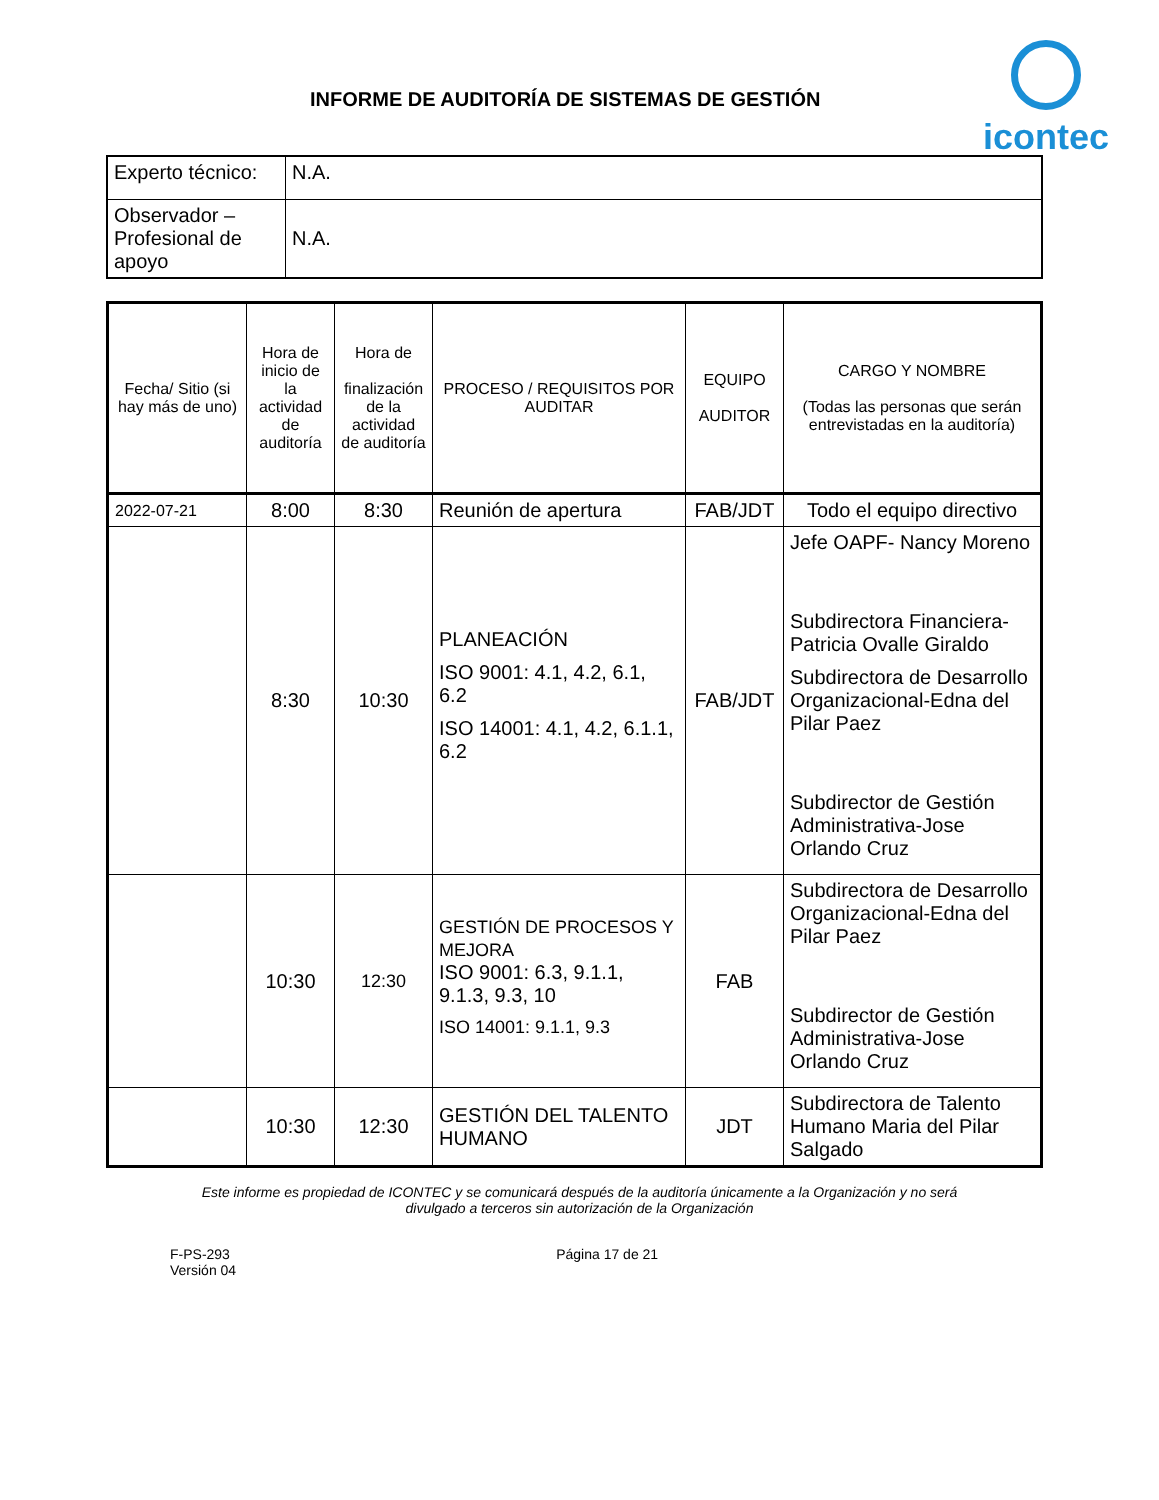INFORME DE AUDITORÍA DE SISTEMAS DE GESTIÓN
icontec
| Experto técnico: | N.A. |
| Observador – Profesional de apoyo | N.A. |
| Fecha/ Sitio (si hay más de uno) | Hora de inicio de la actividad de auditoría | Hora de finalización de la actividad de auditoría | PROCESO / REQUISITOS POR AUDITAR | EQUIPO AUDITOR | CARGO Y NOMBRE (Todas las personas que serán entrevistadas en la auditoría) |
| --- | --- | --- | --- | --- | --- |
| 2022-07-21 | 8:00 | 8:30 | Reunión de apertura | FAB/JDT | Todo el equipo directivo |
| | 8:30 | 10:30 | PLANEACIÓN ISO 9001: 4.1, 4.2, 6.1, 6.2 ISO 14001: 4.1, 4.2, 6.1.1, 6.2 | FAB/JDT | Jefe OAPF- Nancy Moreno Subdirectora Financiera-Patricia Ovalle Giraldo Subdirectora de Desarrollo Organizacional-Edna del Pilar Paez Subdirector de Gestión Administrativa-Jose Orlando Cruz |
| | 10:30 | 12:30 | GESTIÓN DE PROCESOS Y MEJORA ISO 9001: 6.3, 9.1.1, 9.1.3, 9.3, 10 ISO 14001: 9.1.1, 9.3 | FAB | Subdirectora de Desarrollo Organizacional-Edna del Pilar Paez Subdirector de Gestión Administrativa-Jose Orlando Cruz |
| | 10:30 | 12:30 | GESTIÓN DEL TALENTO HUMANO | JDT | Subdirectora de Talento Humano Maria del Pilar Salgado |
Este informe es propiedad de ICONTEC y se comunicará después de la auditoría únicamente a la Organización y no será
divulgado a terceros sin autorización de la Organización
F-PS-293
Versión 04
Página 17 de 21